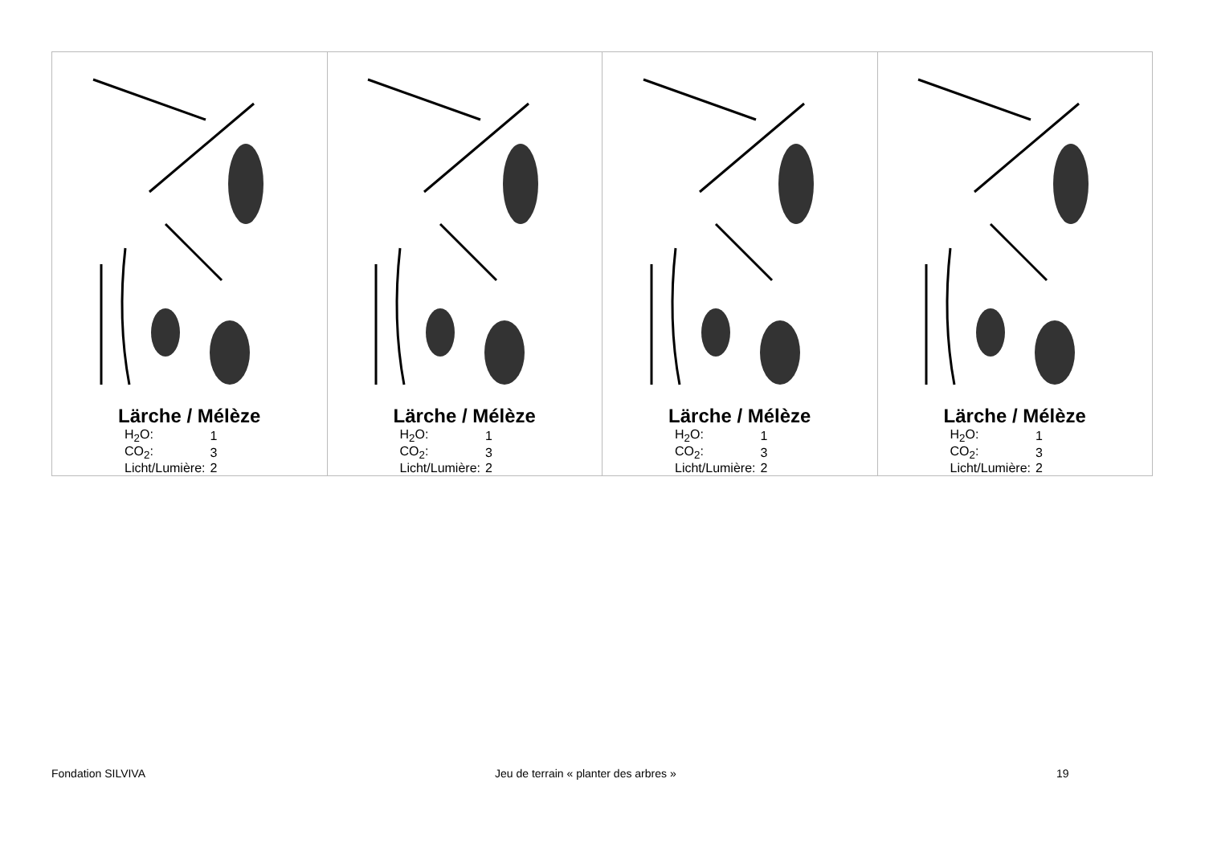| Lärche / Mélèze / H<sub>2</sub>O: / 1 / / CO<sub>2</sub>: / 3 / / Licht/Lumière: / 2 / | Lärche / Mélèze / H<sub>2</sub>O: / 1 / / CO<sub>2</sub>: / 3 / / Licht/Lumière: / 2 / | Lärche / Mélèze / H<sub>2</sub>O: / 1 / / CO<sub>2</sub>: / 3 / / Licht/Lumière: / 2 / | Lärche / Mélèze / H<sub>2</sub>O: / 1 / / CO<sub>2</sub>: / 3 / / Licht/Lumière: / 2 / |
Fondation SILVIVA
Jeu de terrain « planter des arbres »
19